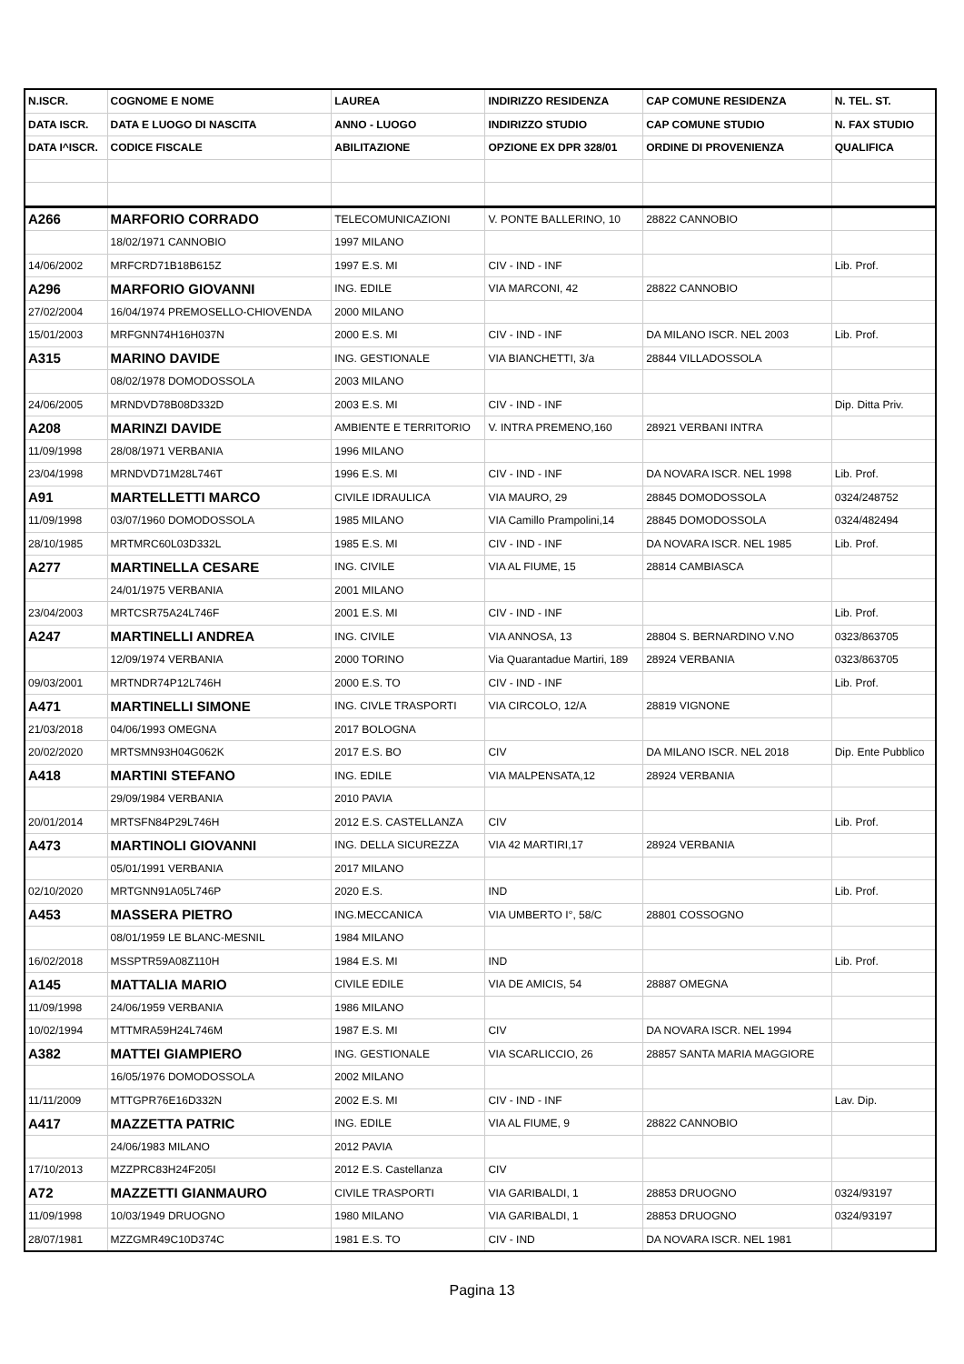| N.ISCR. | COGNOME E NOME | LAUREA | INDIRIZZO RESIDENZA | CAP COMUNE RESIDENZA | N. TEL. ST. |
| --- | --- | --- | --- | --- | --- |
| DATA ISCR. | DATA E LUOGO DI NASCITA | ANNO - LUOGO | INDIRIZZO STUDIO | CAP COMUNE STUDIO | N. FAX STUDIO |
| DATA I^ISCR. | CODICE FISCALE | ABILITAZIONE | OPZIONE EX DPR 328/01 | ORDINE DI PROVENIENZA | QUALIFICA |
| A266 | MARFORIO CORRADO | TELECOMUNICAZIONI | V. PONTE BALLERINO, 10 | 28822 CANNOBIO | |
| | 18/02/1971 CANNOBIO | 1997 MILANO | | | |
| 14/06/2002 | MRFCRD71B18B615Z | 1997 E.S. MI | CIV - IND - INF | | Lib. Prof. |
| A296 | MARFORIO GIOVANNI | ING. EDILE | VIA MARCONI, 42 | 28822 CANNOBIO | |
| 27/02/2004 | 16/04/1974 PREMOSELLO-CHIOVENDA | 2000 MILANO | | | |
| 15/01/2003 | MRFGNN74H16H037N | 2000 E.S. MI | CIV - IND - INF | DA MILANO ISCR. NEL 2003 | Lib. Prof. |
| A315 | MARINO DAVIDE | ING. GESTIONALE | VIA BIANCHETTI, 3/a | 28844 VILLADOSSOLA | |
| | 08/02/1978 DOMODOSSOLA | 2003 MILANO | | | |
| 24/06/2005 | MRNDVD78B08D332D | 2003 E.S. MI | CIV - IND - INF | | Dip. Ditta Priv. |
| A208 | MARINZI DAVIDE | AMBIENTE E TERRITORIO | V. INTRA PREMENO,160 | 28921 VERBANI INTRA | |
| 11/09/1998 | 28/08/1971 VERBANIA | 1996 MILANO | | | |
| 23/04/1998 | MRNDVD71M28L746T | 1996 E.S. MI | CIV - IND - INF | DA NOVARA ISCR. NEL 1998 | Lib. Prof. |
| A91 | MARTELLETTI MARCO | CIVILE IDRAULICA | VIA MAURO, 29 | 28845 DOMODOSSOLA | 0324/248752 |
| 11/09/1998 | 03/07/1960 DOMODOSSOLA | 1985 MILANO | VIA Camillo Prampolini,14 | 28845 DOMODOSSOLA | 0324/482494 |
| 28/10/1985 | MRTMRC60L03D332L | 1985 E.S. MI | CIV - IND - INF | DA NOVARA ISCR. NEL 1985 | Lib. Prof. |
| A277 | MARTINELLA CESARE | ING. CIVILE | VIA AL FIUME, 15 | 28814 CAMBIASCA | |
| | 24/01/1975 VERBANIA | 2001 MILANO | | | |
| 23/04/2003 | MRTCSR75A24L746F | 2001 E.S. MI | CIV - IND - INF | | Lib. Prof. |
| A247 | MARTINELLI ANDREA | ING. CIVILE | VIA ANNOSA, 13 | 28804 S. BERNARDINO V.NO | 0323/863705 |
| | 12/09/1974 VERBANIA | 2000 TORINO | Via Quarantadue Martiri, 189 | 28924 VERBANIA | 0323/863705 |
| 09/03/2001 | MRTNDR74P12L746H | 2000 E.S. TO | CIV - IND - INF | | Lib. Prof. |
| A471 | MARTINELLI SIMONE | ING. CIVLE TRASPORTI | VIA CIRCOLO, 12/A | 28819 VIGNONE | |
| 21/03/2018 | 04/06/1993 OMEGNA | 2017 BOLOGNA | | | |
| 20/02/2020 | MRTSMN93H04G062K | 2017 E.S. BO | CIV | DA MILANO ISCR. NEL 2018 | Dip. Ente Pubblico |
| A418 | MARTINI STEFANO | ING. EDILE | VIA MALPENSATA,12 | 28924 VERBANIA | |
| | 29/09/1984 VERBANIA | 2010 PAVIA | | | |
| 20/01/2014 | MRTSFN84P29L746H | 2012 E.S. CASTELLANZA | CIV | | Lib. Prof. |
| A473 | MARTINOLI GIOVANNI | ING. DELLA SICUREZZA | VIA 42 MARTIRI,17 | 28924 VERBANIA | |
| | 05/01/1991 VERBANIA | 2017 MILANO | | | |
| 02/10/2020 | MRTGNN91A05L746P | 2020 E.S. | IND | | Lib. Prof. |
| A453 | MASSERA PIETRO | ING.MECCANICA | VIA UMBERTO I°, 58/C | 28801 COSSOGNO | |
| | 08/01/1959 LE BLANC-MESNIL | 1984 MILANO | | | |
| 16/02/2018 | MSSPTR59A08Z110H | 1984 E.S. MI | IND | | Lib. Prof. |
| A145 | MATTALIA MARIO | CIVILE EDILE | VIA DE AMICIS, 54 | 28887 OMEGNA | |
| 11/09/1998 | 24/06/1959 VERBANIA | 1986 MILANO | | | |
| 10/02/1994 | MTTMRA59H24L746M | 1987 E.S. MI | CIV | DA NOVARA ISCR. NEL 1994 | |
| A382 | MATTEI GIAMPIERO | ING. GESTIONALE | VIA SCARLICCIO, 26 | 28857 SANTA MARIA MAGGIORE | |
| | 16/05/1976 DOMODOSSOLA | 2002 MILANO | | | |
| 11/11/2009 | MTTGPR76E16D332N | 2002 E.S. MI | CIV - IND - INF | | Lav. Dip. |
| A417 | MAZZETTA PATRIC | ING. EDILE | VIA AL FIUME, 9 | 28822 CANNOBIO | |
| | 24/06/1983 MILANO | 2012 PAVIA | | | |
| 17/10/2013 | MZZPRC83H24F205I | 2012 E.S. Castellanza | CIV | | |
| A72 | MAZZETTI GIANMAURO | CIVILE TRASPORTI | VIA GARIBALDI, 1 | 28853 DRUOGNO | 0324/93197 |
| 11/09/1998 | 10/03/1949 DRUOGNO | 1980 MILANO | VIA GARIBALDI, 1 | 28853 DRUOGNO | 0324/93197 |
| 28/07/1981 | MZZGMR49C10D374C | 1981 E.S. TO | CIV - IND | DA NOVARA ISCR. NEL 1981 | |
Pagina 13